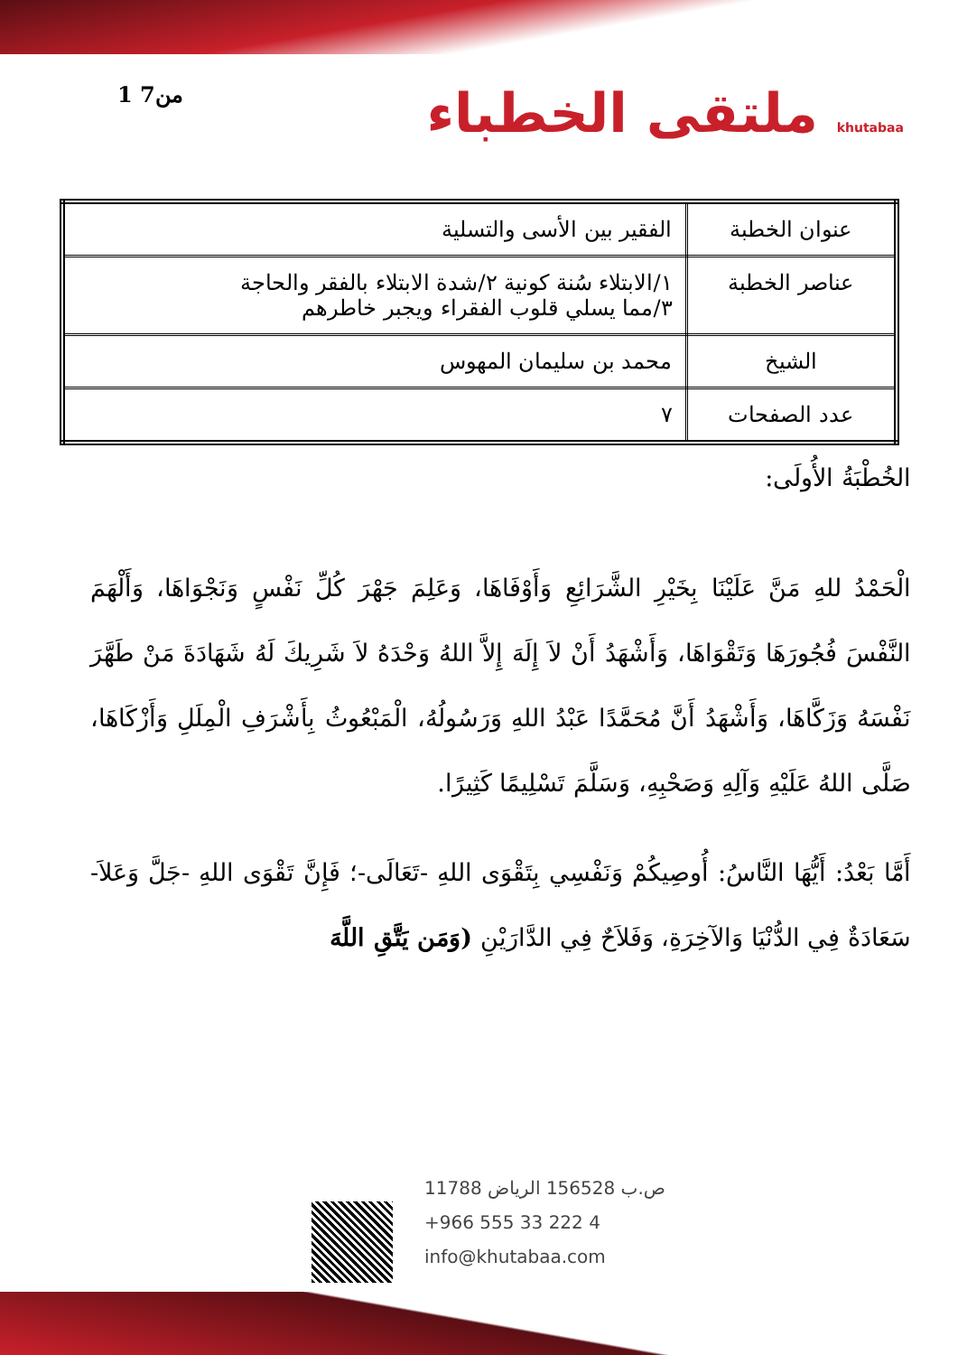1 من7
ملتقى الخطباء khutabaa
| عنوان الخطبة | الفقير بين الأسى والتسلية |
| عناصر الخطبة | ١/الابتلاء سُنة كونية ٢/شدة الابتلاء بالفقر والحاجة ٣/مما يسلي قلوب الفقراء ويجبر خاطرهم |
| الشيخ | محمد بن سليمان المهوس |
| عدد الصفحات | ٧ |
الخُطْبَةُ الأُولَى:
الْحَمْدُ للهِ مَنَّ عَلَيْنَا بِخَيْرِ الشَّرَائِعِ وَأَوْفَاهَا، وَعَلِمَ جَهْرَ كُلِّ نَفْسٍ وَنَجْوَاهَا، وَأَلْهَمَ النَّفْسَ فُجُورَهَا وَتَقْوَاهَا، وَأَشْهَدُ أَنْ لاَ إِلَهَ إِلاَّ اللهُ وَحْدَهُ لاَ شَرِيكَ لَهُ شَهَادَةَ مَنْ طَهَّرَ نَفْسَهُ وَزَكَّاهَا، وَأَشْهَدُ أَنَّ مُحَمَّدًا عَبْدُ اللهِ وَرَسُولُهُ، الْمَبْعُوثُ بِأَشْرَفِ الْمِلَلِ وَأَزْكَاهَا، صَلَّى اللهُ عَلَيْهِ وَآلِهِ وَصَحْبِهِ، وَسَلَّمَ تَسْلِيمًا كَثِيرًا.
أَمَّا بَعْدُ: أَيُّهَا النَّاسُ: أُوصِيكُمْ وَنَفْسِي بِتَقْوَى اللهِ -تَعَالَى-؛ فَإِنَّ تَقْوَى اللهِ -جَلَّ وَعَلاَ- سَعَادَةٌ فِي الدُّنْيَا وَالآخِرَةِ، وَفَلاَحٌ فِي الدَّارَيْنِ (وَمَن يَتَّقِ اللَّهَ
ص.ب 156528 الرياض 11788
+966 555 33 222 4
info@khutabaa.com